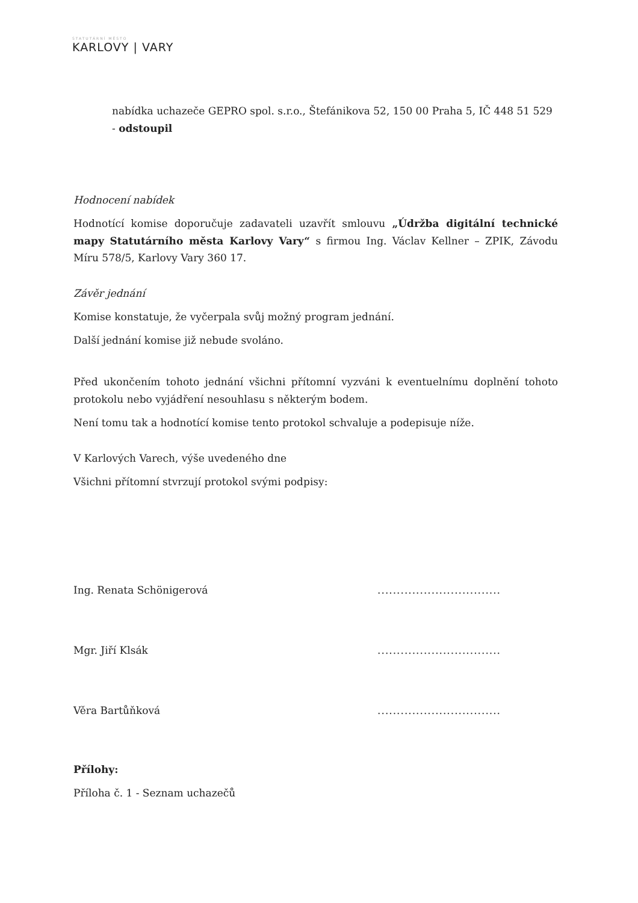STATUTÁRNÍ MĚSTO
KARLOVY | VARY
nabídka uchazeče GEPRO spol. s.r.o., Štefánikova 52, 150 00 Praha 5, IČ 448 51 529 - odstoupil
Hodnocení nabídek
Hodnotící komise doporučuje zadavateli uzavřít smlouvu „Údržba digitální technické mapy Statutárního města Karlovy Vary“ s firmou Ing. Václav Kellner – ZPIK, Závodu Míru 578/5, Karlovy Vary 360 17.
Závěr jednání
Komise konstatuje, že vyčerpala svůj možný program jednání.
Další jednání komise již nebude svoláno.
Před ukončením tohoto jednání všichni přítomní vyzváni k eventuelnímu doplnění tohoto protokolu nebo vyjádření nesouhlasu s některým bodem.
Není tomu tak a hodnotící komise tento protokol schvaluje a podepisuje níže.
V Karlových Varech, výše uvedeného dne
Všichni přítomní stvrzují protokol svými podpisy:
Ing. Renata Schönigerová................................
Mgr. Jiří Klsák................................
Věra Bartůňková................................
Přílohy:
Příloha č. 1 - Seznam uchazečů